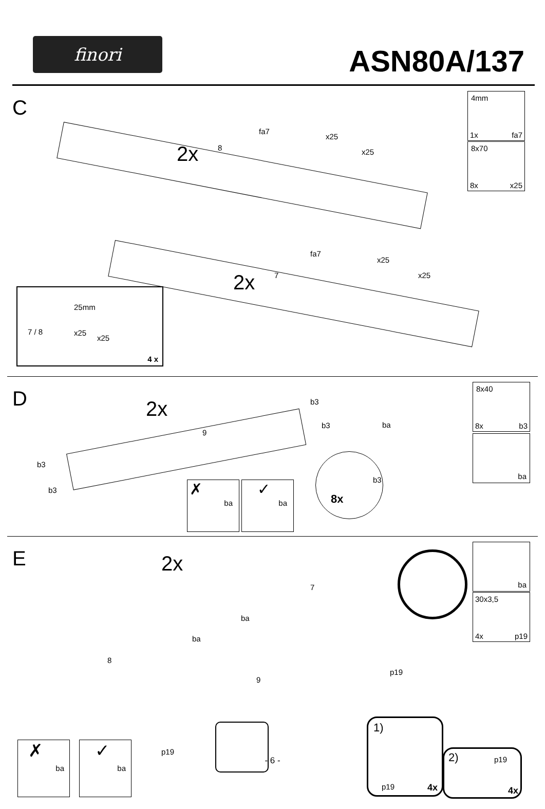finori
ASN80A/137
C
2x 8
fa7
x25
x25
2x 7
fa7
x25
x25
7 / 8
25mm
x25
x25
4 x
4mm
1x fa7
8x70
8x x25
D 2x
9
b3
b3
b3
b3
ba
b3
8x
✗
ba
✓
ba
8x40
8x b3
ba
E 2x
8
7
9
ba
ba
p19
p19
ba
30x3,5
4x p19
✗
ba
✓
ba
1)
p19 4x
2) p19
4x
- 6 -